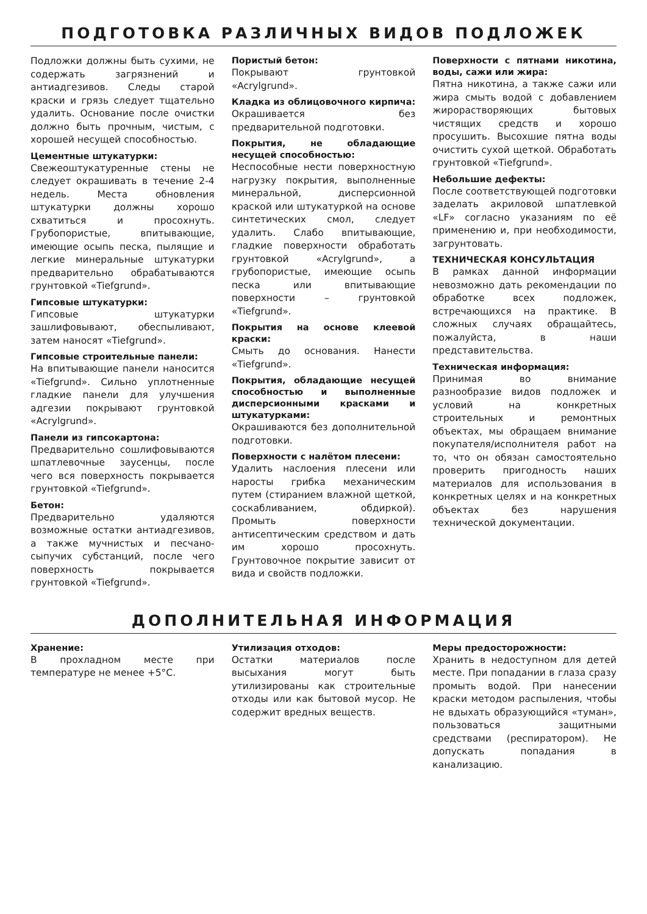ПОДГОТОВКА РАЗЛИЧНЫХ ВИДОВ ПОДЛОЖЕК
Подложки должны быть сухими, не содержать загрязнений и антиадгезивов. Следы старой краски и грязь следует тщательно удалить. Основание после очистки должно быть прочным, чистым, с хорошей несущей способностью.
Цементные штукатурки:
Свежеоштукатуренные стены не следует окрашивать в течение 2-4 недель. Места обновления штукатурки должны хорошо схватиться и просохнуть. Грубопористые, впитывающие, имеющие осыпь песка, пылящие и легкие минеральные штукатурки предварительно обрабатываются грунтовкой «Tiefgrund».
Гипсовые штукатурки:
Гипсовые штукатурки зашлифовывают, обеспыливают, затем наносят «Tiefgrund».
Гипсовые строительные панели:
На впитывающие панели наносится «Tiefgrund». Сильно уплотненные гладкие панели для улучшения адгезии покрывают грунтовкой «Acrylgrund».
Панели из гипсокартона:
Предварительно сошлифовываются шпатлевочные заусенцы, после чего вся поверхность покрывается грунтовкой «Tiefgrund».
Бетон:
Предварительно удаляются возможные остатки антиадгезивов, а также мучнистых и песчано-сыпучих субстанций, после чего поверхность покрывается грунтовкой «Tiefgrund».
Пористый бетон:
Покрывают грунтовкой «Acrylgrund».
Кладка из облицовочного кирпича:
Окрашивается без предварительной подготовки.
Покрытия, не обладающие несущей способностью:
Неспособные нести поверхностную нагрузку покрытия, выполненные минеральной, дисперсионной краской или штукатуркой на основе синтетических смол, следует удалить. Слабо впитывающие, гладкие поверхности обработать грунтовкой «Acrylgrund», а грубопористые, имеющие осыпь песка или впитывающие поверхности – грунтовкой «Tiefgrund».
Покрытия на основе клеевой краски:
Смыть до основания. Нанести «Tiefgrund».
Покрытия, обладающие несущей способностью и выполненные дисперсионными красками и штукатурками:
Окрашиваются без дополнительной подготовки.
Поверхности с налётом плесени:
Удалить наслоения плесени или наросты грибка механическим путем (стиранием влажной щеткой, соскабливанием, обдиркой). Промыть поверхности антисептическим средством и дать им хорошо просохнуть. Грунтовочное покрытие зависит от вида и свойств подложки.
Поверхности с пятнами никотина, воды, сажи или жира:
Пятна никотина, а также сажи или жира смыть водой с добавлением жирорастворяющих бытовых чистящих средств и хорошо просушить. Высохшие пятна воды очистить сухой щеткой. Обработать грунтовкой «Tiefgrund».
Небольшие дефекты:
После соответствующей подготовки заделать акриловой шпатлевкой «LF» согласно указаниям по её применению и, при необходимости, загрунтовать.
ТЕХНИЧЕСКАЯ КОНСУЛЬТАЦИЯ
В рамках данной информации невозможно дать рекомендации по обработке всех подложек, встречающихся на практике. В сложных случаях обращайтесь, пожалуйста, в наши представительства.
Техническая информация:
Принимая во внимание разнообразие видов подложек и условий на конкретных строительных и ремонтных объектах, мы обращаем внимание покупателя/исполнителя работ на то, что он обязан самостоятельно проверить пригодность наших материалов для использования в конкретных целях и на конкретных объектах без нарушения технической документации.
ДОПОЛНИТЕЛЬНАЯ ИНФОРМАЦИЯ
Хранение:
В прохладном месте при температуре не менее +5°C.
Утилизация отходов:
Остатки материалов после высыхания могут быть утилизированы как строительные отходы или как бытовой мусор. Не содержит вредных веществ.
Меры предосторожности:
Хранить в недоступном для детей месте. При попадании в глаза сразу промыть водой. При нанесении краски методом распыления, чтобы не вдыхать образующийся «туман», пользоваться защитными средствами (респиратором). Не допускать попадания в канализацию.